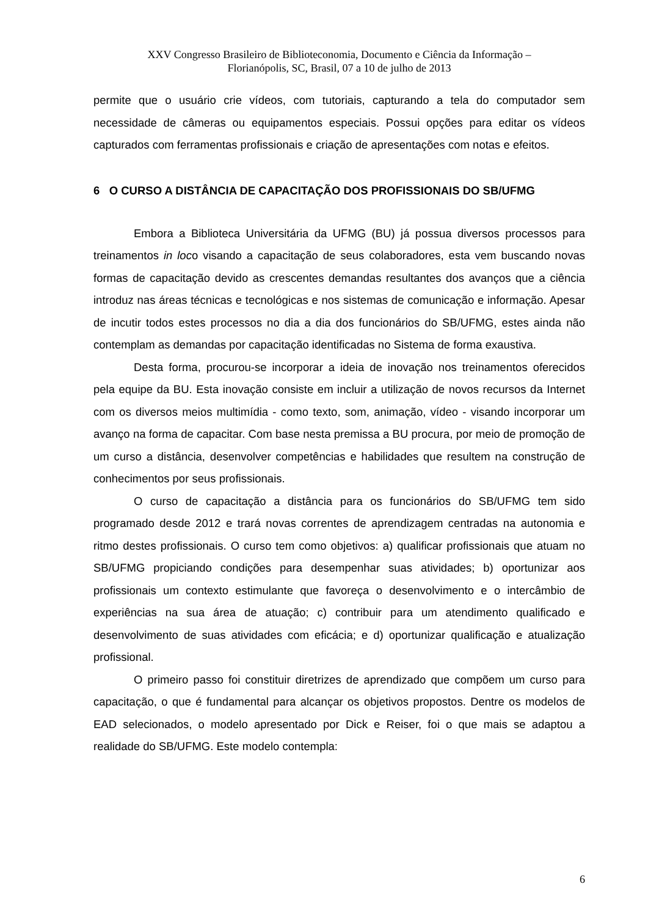XXV Congresso Brasileiro de Biblioteconomia, Documento e Ciência da Informação –
Florianópolis, SC, Brasil, 07 a 10 de julho de 2013
permite que o usuário crie vídeos, com tutoriais, capturando a tela do computador sem necessidade de câmeras ou equipamentos especiais. Possui opções para editar os vídeos capturados com ferramentas profissionais e criação de apresentações com notas e efeitos.
6 O CURSO A DISTÂNCIA DE CAPACITAÇÃO DOS PROFISSIONAIS DO SB/UFMG
Embora a Biblioteca Universitária da UFMG (BU) já possua diversos processos para treinamentos in loco visando a capacitação de seus colaboradores, esta vem buscando novas formas de capacitação devido as crescentes demandas resultantes dos avanços que a ciência introduz nas áreas técnicas e tecnológicas e nos sistemas de comunicação e informação. Apesar de incutir todos estes processos no dia a dia dos funcionários do SB/UFMG, estes ainda não contemplam as demandas por capacitação identificadas no Sistema de forma exaustiva.
Desta forma, procurou-se incorporar a ideia de inovação nos treinamentos oferecidos pela equipe da BU. Esta inovação consiste em incluir a utilização de novos recursos da Internet com os diversos meios multimídia - como texto, som, animação, vídeo - visando incorporar um avanço na forma de capacitar. Com base nesta premissa a BU procura, por meio de promoção de um curso a distância, desenvolver competências e habilidades que resultem na construção de conhecimentos por seus profissionais.
O curso de capacitação a distância para os funcionários do SB/UFMG tem sido programado desde 2012 e trará novas correntes de aprendizagem centradas na autonomia e ritmo destes profissionais. O curso tem como objetivos: a) qualificar profissionais que atuam no SB/UFMG propiciando condições para desempenhar suas atividades; b) oportunizar aos profissionais um contexto estimulante que favoreça o desenvolvimento e o intercâmbio de experiências na sua área de atuação; c) contribuir para um atendimento qualificado e desenvolvimento de suas atividades com eficácia; e d) oportunizar qualificação e atualização profissional.
O primeiro passo foi constituir diretrizes de aprendizado que compõem um curso para capacitação, o que é fundamental para alcançar os objetivos propostos. Dentre os modelos de EAD selecionados, o modelo apresentado por Dick e Reiser, foi o que mais se adaptou a realidade do SB/UFMG. Este modelo contempla:
6